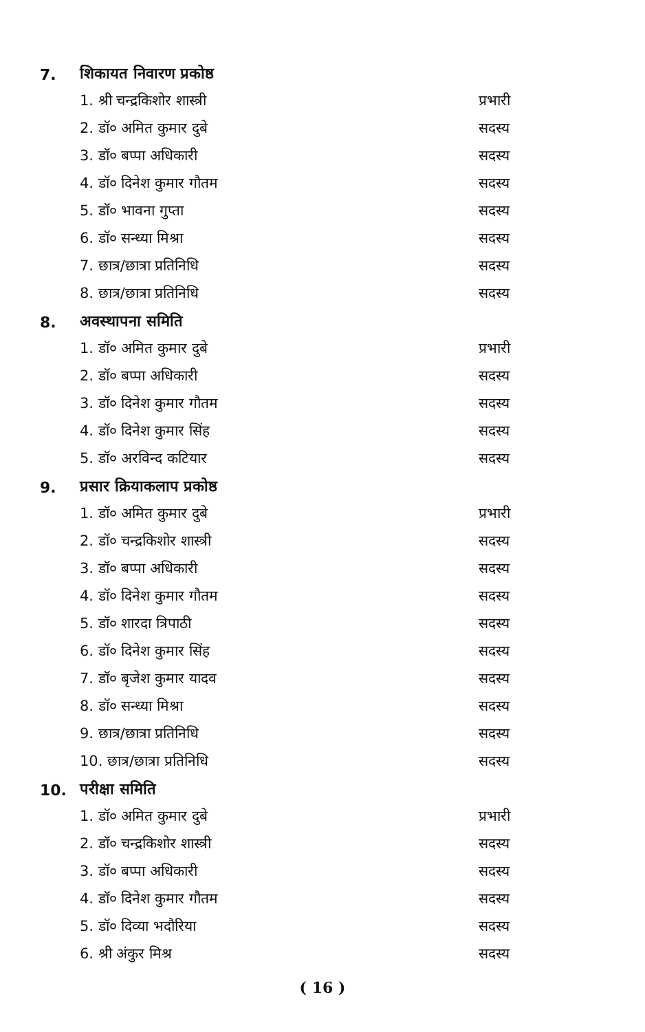7. शिकायत निवारण प्रकोष्ठ
1. श्री चन्द्रकिशोर शास्त्री प्रभारी
2. डॉ० अमित कुमार दुबे सदस्य
3. डॉ० बप्पा अधिकारी सदस्य
4. डॉ० दिनेश कुमार गौतम सदस्य
5. डॉ० भावना गुप्ता सदस्य
6. डॉ० सन्ध्या मिश्रा सदस्य
7. छात्र/छात्रा प्रतिनिधि सदस्य
8. छात्र/छात्रा प्रतिनिधि सदस्य
8. अवस्थापना समिति
1. डॉ० अमित कुमार दुबे प्रभारी
2. डॉ० बप्पा अधिकारी सदस्य
3. डॉ० दिनेश कुमार गौतम सदस्य
4. डॉ० दिनेश कुमार सिंह सदस्य
5. डॉ० अरविन्द कटियार सदस्य
9. प्रसार क्रियाकलाप प्रकोष्ठ
1. डॉ० अमित कुमार दुबे प्रभारी
2. डॉ० चन्द्रकिशोर शास्त्री सदस्य
3. डॉ० बप्पा अधिकारी सदस्य
4. डॉ० दिनेश कुमार गौतम सदस्य
5. डॉ० शारदा त्रिपाठी सदस्य
6. डॉ० दिनेश कुमार सिंह सदस्य
7. डॉ० बृजेश कुमार यादव सदस्य
8. डॉ० सन्ध्या मिश्रा सदस्य
9. छात्र/छात्रा प्रतिनिधि सदस्य
10. छात्र/छात्रा प्रतिनिधि सदस्य
10. परीक्षा समिति
1. डॉ० अमित कुमार दुबे प्रभारी
2. डॉ० चन्द्रकिशोर शास्त्री सदस्य
3. डॉ० बप्पा अधिकारी सदस्य
4. डॉ० दिनेश कुमार गौतम सदस्य
5. डॉ० दिव्या भदौरिया सदस्य
6. श्री अंकुर मिश्र सदस्य
( 16 )